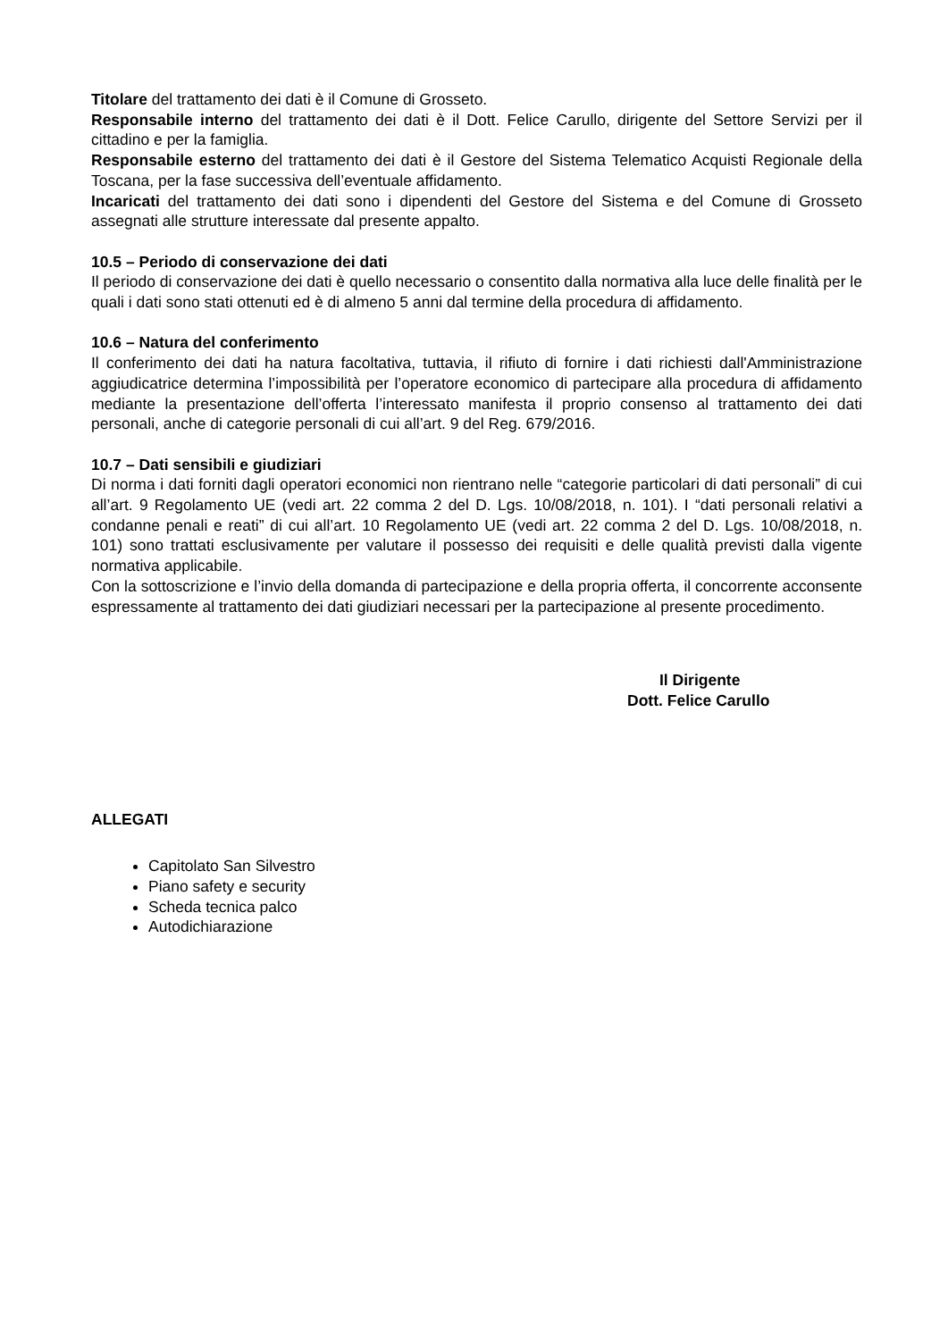Titolare del trattamento dei dati è il Comune di Grosseto.
Responsabile interno del trattamento dei dati è il Dott. Felice Carullo, dirigente del Settore Servizi per il cittadino e per la famiglia.
Responsabile esterno del trattamento dei dati è il Gestore del Sistema Telematico Acquisti Regionale della Toscana, per la fase successiva dell’eventuale affidamento.
Incaricati del trattamento dei dati sono i dipendenti del Gestore del Sistema e del Comune di Grosseto assegnati alle strutture interessate dal presente appalto.
10.5 – Periodo di conservazione dei dati
Il periodo di conservazione dei dati è quello necessario o consentito dalla normativa alla luce delle finalità per le quali i dati sono stati ottenuti ed è di almeno 5 anni dal termine della procedura di affidamento.
10.6 – Natura del conferimento
Il conferimento dei dati ha natura facoltativa, tuttavia, il rifiuto di fornire i dati richiesti dall'Amministrazione aggiudicatrice determina l’impossibilità per l’operatore economico di partecipare alla procedura di affidamento mediante la presentazione dell’offerta l’interessato manifesta il proprio consenso al trattamento dei dati personali, anche di categorie personali di cui all’art. 9 del Reg. 679/2016.
10.7 – Dati sensibili e giudiziari
Di norma i dati forniti dagli operatori economici non rientrano nelle “categorie particolari di dati personali” di cui all’art. 9 Regolamento UE (vedi art. 22 comma 2 del D. Lgs. 10/08/2018, n. 101). I “dati personali relativi a condanne penali e reati” di cui all’art. 10 Regolamento UE (vedi art. 22 comma 2 del D. Lgs. 10/08/2018, n. 101) sono trattati esclusivamente per valutare il possesso dei requisiti e delle qualità previsti dalla vigente normativa applicabile.
Con la sottoscrizione e l’invio della domanda di partecipazione e della propria offerta, il concorrente acconsente espressamente al trattamento dei dati giudiziari necessari per la partecipazione al presente procedimento.
Il Dirigente
Dott. Felice Carullo
ALLEGATI
Capitolato San Silvestro
Piano safety e security
Scheda tecnica palco
Autodichiarazione